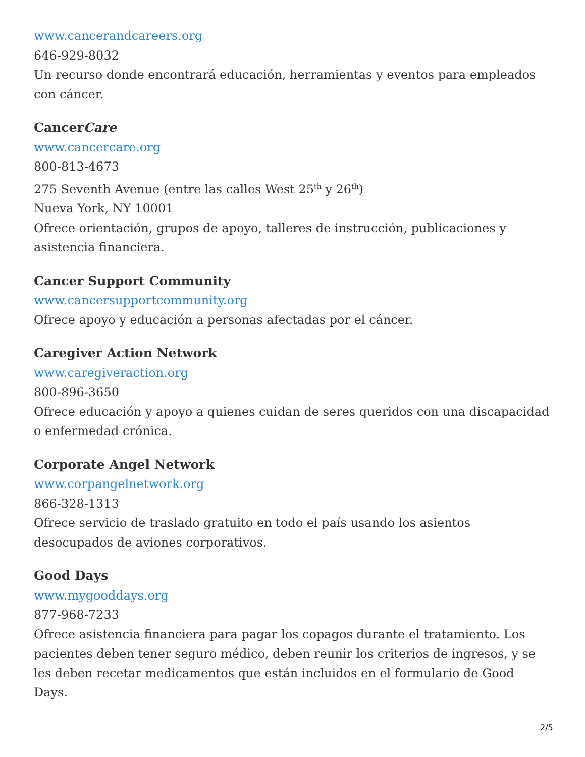www.cancerandcareers.org
646-929-8032
Un recurso donde encontrará educación, herramientas y eventos para empleados con cáncer.
CancerCare
www.cancercare.org
800-813-4673
275 Seventh Avenue (entre las calles West 25<sup>th</sup> y 26<sup>th</sup>)
Nueva York, NY 10001
Ofrece orientación, grupos de apoyo, talleres de instrucción, publicaciones y asistencia financiera.
Cancer Support Community
www.cancersupportcommunity.org
Ofrece apoyo y educación a personas afectadas por el cáncer.
Caregiver Action Network
www.caregiveraction.org
800-896-3650
Ofrece educación y apoyo a quienes cuidan de seres queridos con una discapacidad o enfermedad crónica.
Corporate Angel Network
www.corpangelnetwork.org
866-328-1313
Ofrece servicio de traslado gratuito en todo el país usando los asientos desocupados de aviones corporativos.
Good Days
www.mygooddays.org
877-968-7233
Ofrece asistencia financiera para pagar los copagos durante el tratamiento. Los pacientes deben tener seguro médico, deben reunir los criterios de ingresos, y se les deben recetar medicamentos que están incluidos en el formulario de Good Days.
2/5